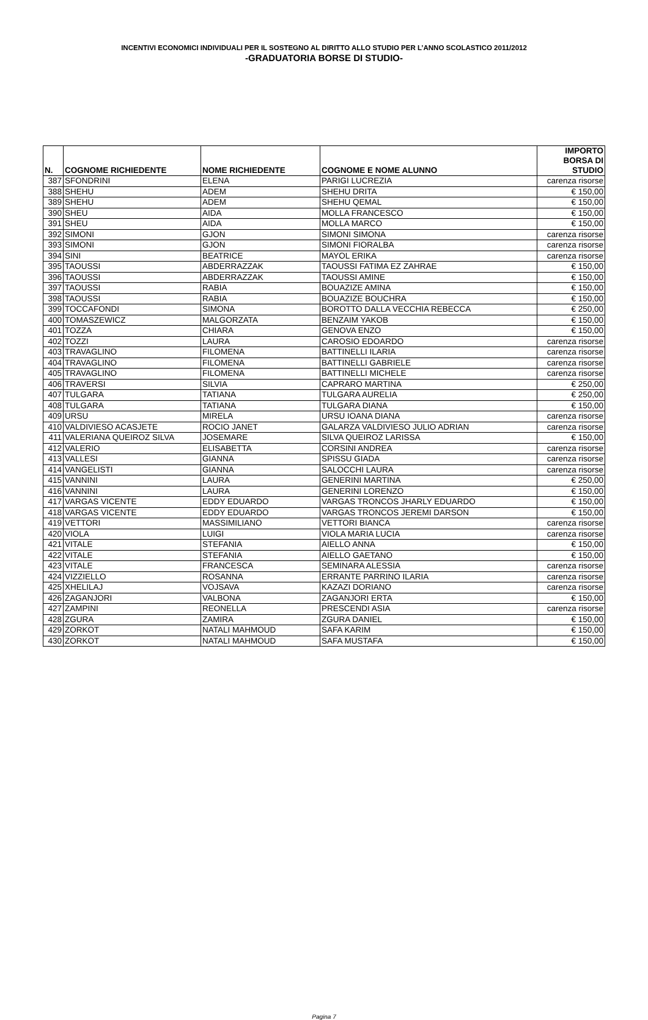INCENTIVI ECONOMICI INDIVIDUALI PER IL SOSTEGNO AL DIRITTO ALLO STUDIO PER L’ANNO SCOLASTICO 2011/2012
-GRADUATORIA BORSE DI STUDIO-
| N. | COGNOME RICHIEDENTE | NOME RICHIEDENTE | COGNOME E NOME ALUNNO | IMPORTO BORSA DI STUDIO |
| --- | --- | --- | --- | --- |
| 387 | SFONDRINI | ELENA | PARIGI LUCREZIA | carenza risorse |
| 388 | SHEHU | ADEM | SHEHU DRITA | € 150,00 |
| 389 | SHEHU | ADEM | SHEHU QEMAL | € 150,00 |
| 390 | SHEU | AIDA | MOLLA FRANCESCO | € 150,00 |
| 391 | SHEU | AIDA | MOLLA MARCO | € 150,00 |
| 392 | SIMONI | GJON | SIMONI SIMONA | carenza risorse |
| 393 | SIMONI | GJON | SIMONI FIORALBA | carenza risorse |
| 394 | SINI | BEATRICE | MAYOL ERIKA | carenza risorse |
| 395 | TAOUSSI | ABDERRAZZAK | TAOUSSI FATIMA EZ ZAHRAE | € 150,00 |
| 396 | TAOUSSI | ABDERRAZZAK | TAOUSSI AMINE | € 150,00 |
| 397 | TAOUSSI | RABIA | BOUAZIZE AMINA | € 150,00 |
| 398 | TAOUSSI | RABIA | BOUAZIZE BOUCHRA | € 150,00 |
| 399 | TOCCAFONDI | SIMONA | BOROTTO DALLA VECCHIA REBECCA | € 250,00 |
| 400 | TOMASZEWICZ | MALGORZATA | BENZAIM YAKOB | € 150,00 |
| 401 | TOZZA | CHIARA | GENOVA ENZO | € 150,00 |
| 402 | TOZZI | LAURA | CAROSIO EDOARDO | carenza risorse |
| 403 | TRAVAGLINO | FILOMENA | BATTINELLI ILARIA | carenza risorse |
| 404 | TRAVAGLINO | FILOMENA | BATTINELLI GABRIELE | carenza risorse |
| 405 | TRAVAGLINO | FILOMENA | BATTINELLI MICHELE | carenza risorse |
| 406 | TRAVERSI | SILVIA | CAPRARO MARTINA | € 250,00 |
| 407 | TULGARA | TATIANA | TULGARA AURELIA | € 250,00 |
| 408 | TULGARA | TATIANA | TULGARA DIANA | € 150,00 |
| 409 | URSU | MIRELA | URSU IOANA DIANA | carenza risorse |
| 410 | VALDIVIESO ACASJETE | ROCIO JANET | GALARZA VALDIVIESO JULIO ADRIAN | carenza risorse |
| 411 | VALERIANA QUEIROZ SILVA | JOSEMARE | SILVA QUEIROZ LARISSA | € 150,00 |
| 412 | VALERIO | ELISABETTA | CORSINI ANDREA | carenza risorse |
| 413 | VALLESI | GIANNA | SPISSU GIADA | carenza risorse |
| 414 | VANGELISTI | GIANNA | SALOCCHI LAURA | carenza risorse |
| 415 | VANNINI | LAURA | GENERINI MARTINA | € 250,00 |
| 416 | VANNINI | LAURA | GENERINI LORENZO | € 150,00 |
| 417 | VARGAS VICENTE | EDDY EDUARDO | VARGAS TRONCOS JHARLY EDUARDO | € 150,00 |
| 418 | VARGAS VICENTE | EDDY EDUARDO | VARGAS TRONCOS JEREMI DARSON | € 150,00 |
| 419 | VETTORI | MASSIMILIANO | VETTORI BIANCA | carenza risorse |
| 420 | VIOLA | LUIGI | VIOLA MARIA LUCIA | carenza risorse |
| 421 | VITALE | STEFANIA | AIELLO ANNA | € 150,00 |
| 422 | VITALE | STEFANIA | AIELLO GAETANO | € 150,00 |
| 423 | VITALE | FRANCESCA | SEMINARA ALESSIA | carenza risorse |
| 424 | VIZZIELLO | ROSANNA | ERRANTE PARRINO ILARIA | carenza risorse |
| 425 | XHELILAJ | VOJSAVA | KAZAZI DORIANO | carenza risorse |
| 426 | ZAGANJORI | VALBONA | ZAGANJORI ERTA | € 150,00 |
| 427 | ZAMPINI | REONELLA | PRESCENDI ASIA | carenza risorse |
| 428 | ZGURA | ZAMIRA | ZGURA DANIEL | € 150,00 |
| 429 | ZORKOT | NATALI MAHMOUD | SAFA KARIM | € 150,00 |
| 430 | ZORKOT | NATALI MAHMOUD | SAFA MUSTAFA | € 150,00 |
Pagina 7